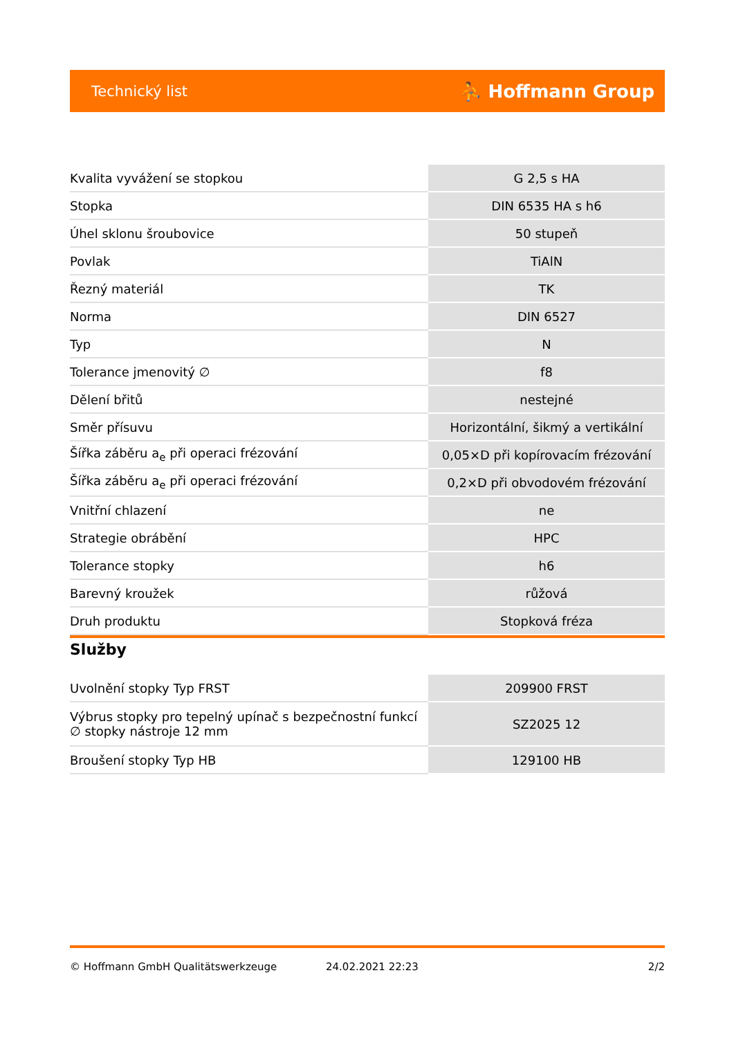Technický list ⛹ Hoffmann Group
| Kvalita vyvážení se stopkou | G 2,5 s HA |
| Stopka | DIN 6535 HA s h6 |
| Úhel sklonu šroubovice | 50 stupeň |
| Povlak | TiAlN |
| Řezný materiál | TK |
| Norma | DIN 6527 |
| Typ | N |
| Tolerance jmenovitý ∅ | f8 |
| Dělení břitů | nestejné |
| Směr přísuvu | Horizontální, šikmý a vertikální |
| Šířka záběru a<sub>e</sub> při operaci frézování | 0,05×D při kopírovacím frézování |
| Šířka záběru a<sub>e</sub> při operaci frézování | 0,2×D při obvodovém frézování |
| Vnitřní chlazení | ne |
| Strategie obrábění | HPC |
| Tolerance stopky | h6 |
| Barevný kroužek | růžová |
| Druh produktu | Stopková fréza |
Služby
| Uvolnění stopky Typ FRST | 209900 FRST |
| Výbrus stopky pro tepelný upínač s bezpečnostní funkcí ∅ stopky nástroje 12 mm | SZ2025 12 |
| Broušení stopky Typ HB | 129100 HB |
© Hoffmann GmbH Qualitätswerkzeuge 24.02.2021 22:23 2/2